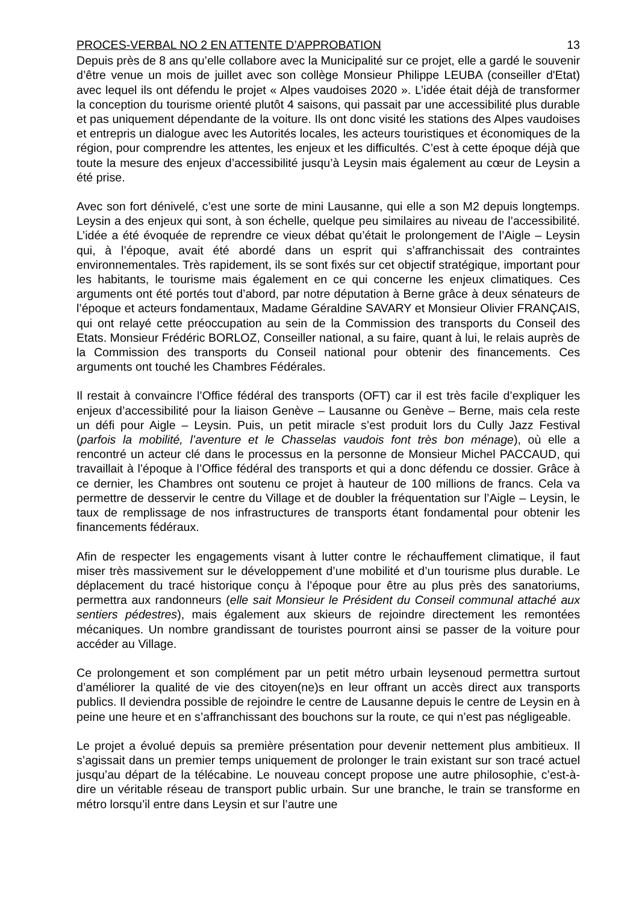PROCES-VERBAL NO 2 EN ATTENTE D’APPROBATION 13
Depuis près de 8 ans qu’elle collabore avec la Municipalité sur ce projet, elle a gardé le souvenir d’être venue un mois de juillet avec son collège Monsieur Philippe LEUBA (conseiller d'Etat) avec lequel ils ont défendu le projet « Alpes vaudoises 2020 ». L’idée était déjà de transformer la conception du tourisme orienté plutôt 4 saisons, qui passait par une accessibilité plus durable et pas uniquement dépendante de la voiture. Ils ont donc visité les stations des Alpes vaudoises et entrepris un dialogue avec les Autorités locales, les acteurs touristiques et économiques de la région, pour comprendre les attentes, les enjeux et les difficultés. C’est à cette époque déjà que toute la mesure des enjeux d’accessibilité jusqu’à Leysin mais également au cœur de Leysin a été prise.
Avec son fort dénivelé, c’est une sorte de mini Lausanne, qui elle a son M2 depuis longtemps. Leysin a des enjeux qui sont, à son échelle, quelque peu similaires au niveau de l’accessibilité. L’idée a été évoquée de reprendre ce vieux débat qu’était le prolongement de l’Aigle – Leysin qui, à l’époque, avait été abordé dans un esprit qui s’affranchissait des contraintes environnementales. Très rapidement, ils se sont fixés sur cet objectif stratégique, important pour les habitants, le tourisme mais également en ce qui concerne les enjeux climatiques. Ces arguments ont été portés tout d’abord, par notre députation à Berne grâce à deux sénateurs de l’époque et acteurs fondamentaux, Madame Géraldine SAVARY et Monsieur Olivier FRANÇAIS, qui ont relayé cette préoccupation au sein de la Commission des transports du Conseil des Etats. Monsieur Frédéric BORLOZ, Conseiller national, a su faire, quant à lui, le relais auprès de la Commission des transports du Conseil national pour obtenir des financements. Ces arguments ont touché les Chambres Fédérales.
Il restait à convaincre l’Office fédéral des transports (OFT) car il est très facile d’expliquer les enjeux d’accessibilité pour la liaison Genève – Lausanne ou Genève – Berne, mais cela reste un défi pour Aigle – Leysin. Puis, un petit miracle s’est produit lors du Cully Jazz Festival (parfois la mobilité, l’aventure et le Chasselas vaudois font très bon ménage), où elle a rencontré un acteur clé dans le processus en la personne de Monsieur Michel PACCAUD, qui travaillait à l’époque à l’Office fédéral des transports et qui a donc défendu ce dossier. Grâce à ce dernier, les Chambres ont soutenu ce projet à hauteur de 100 millions de francs. Cela va permettre de desservir le centre du Village et de doubler la fréquentation sur l’Aigle – Leysin, le taux de remplissage de nos infrastructures de transports étant fondamental pour obtenir les financements fédéraux.
Afin de respecter les engagements visant à lutter contre le réchauffement climatique, il faut miser très massivement sur le développement d’une mobilité et d’un tourisme plus durable. Le déplacement du tracé historique conçu à l’époque pour être au plus près des sanatoriums, permettra aux randonneurs (elle sait Monsieur le Président du Conseil communal attaché aux sentiers pédestres), mais également aux skieurs de rejoindre directement les remontées mécaniques. Un nombre grandissant de touristes pourront ainsi se passer de la voiture pour accéder au Village.
Ce prolongement et son complément par un petit métro urbain leysenoud permettra surtout d’améliorer la qualité de vie des citoyen(ne)s en leur offrant un accès direct aux transports publics. Il deviendra possible de rejoindre le centre de Lausanne depuis le centre de Leysin en à peine une heure et en s’affranchissant des bouchons sur la route, ce qui n’est pas négligeable.
Le projet a évolué depuis sa première présentation pour devenir nettement plus ambitieux. Il s’agissait dans un premier temps uniquement de prolonger le train existant sur son tracé actuel jusqu’au départ de la télécabine. Le nouveau concept propose une autre philosophie, c’est-à-dire un véritable réseau de transport public urbain. Sur une branche, le train se transforme en métro lorsqu’il entre dans Leysin et sur l’autre une